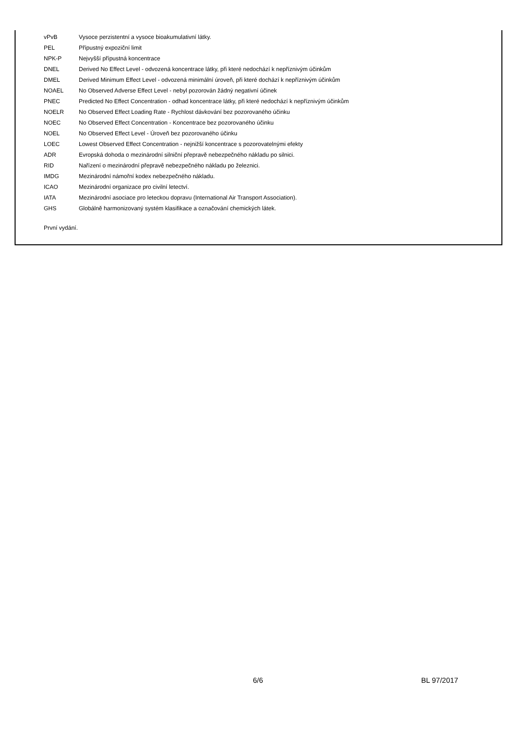vPvB Vysoce perzistentní a vysoce bioakumulativní látky.
PEL Přípustný expoziční limit
NPK-P Nejvyšší přípustná koncentrace
DNEL Derived No Effect Level - odvozená koncentrace látky, při které nedochází k nepříznivým účinkům
DMEL Derived Minimum Effect Level - odvozená minimální úroveň, při které dochází k nepříznivým účinkům
NOAEL No Observed Adverse Effect Level - nebyl pozorován žádný negativní účinek
PNEC Predicted No Effect Concentration - odhad koncentrace látky, při které nedochází k nepříznivým účinkům
NOELR No Observed Effect Loading Rate - Rychlost dávkování bez pozorovaného účinku
NOEC No Observed Effect Concentration - Koncentrace bez pozorovaného účinku
NOEL No Observed Effect Level - Úroveň bez pozorovaného účinku
LOEC Lowest Observed Effect Concentration - nejnižší koncentrace s pozorovatelnými efekty
ADR Evropská dohoda o mezinárodní silniční přepravě nebezpečného nákladu po silnici.
RID Nařízení o mezinárodní přepravě nebezpečného nákladu po železnici.
IMDG Mezinárodní námořní kodex nebezpečného nákladu.
ICAO Mezinárodní organizace pro civilní letectví.
IATA Mezinárodní asociace pro leteckou dopravu (International Air Transport Association).
GHS Globálně harmonizovaný systém klasifikace a označování chemických látek.
První vydání.
6/6 BL 97/2017